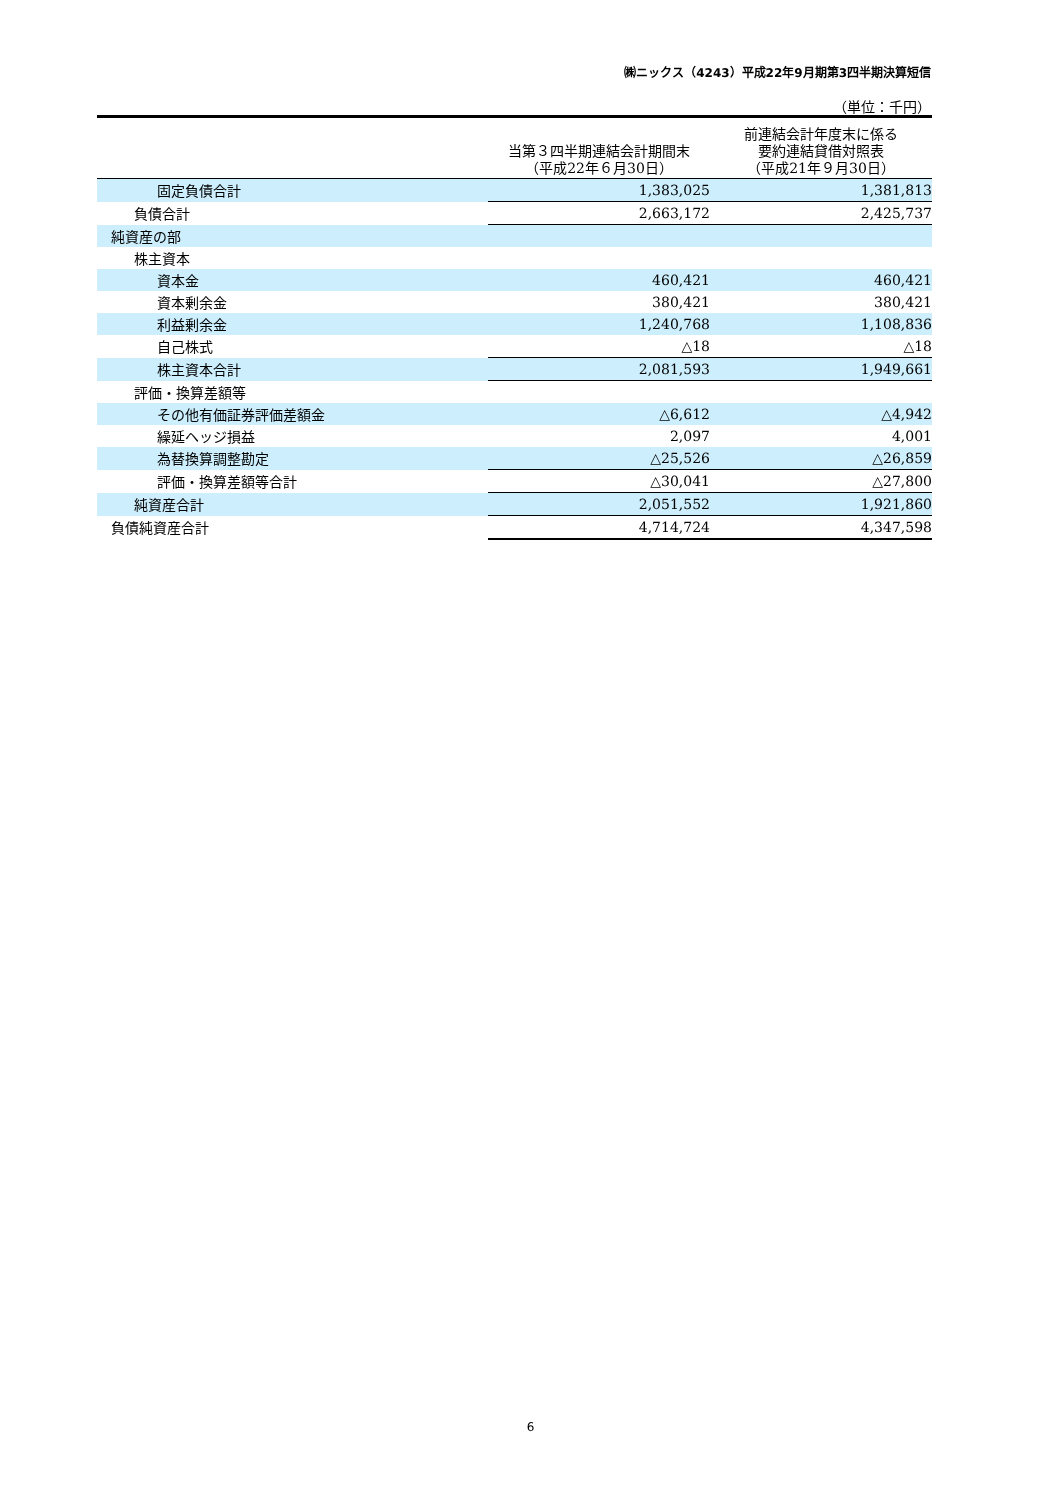㈱ニックス（4243）平成22年9月期第3四半期決算短信
（単位：千円）
| | 当第３四半期連結会計期間末 （平成22年６月30日） | | 前連結会計年度末に係る 要約連結貸借対照表 （平成21年９月30日） |
| --- | --- | --- | --- |
| 固定負債合計 | 1,383,025 | | 1,381,813 |
| 負債合計 | 2,663,172 | | 2,425,737 |
| 純資産の部 | | | |
| 株主資本 | | | |
| 資本金 | 460,421 | | 460,421 |
| 資本剰余金 | 380,421 | | 380,421 |
| 利益剰余金 | 1,240,768 | | 1,108,836 |
| 自己株式 | △18 | | △18 |
| 株主資本合計 | 2,081,593 | | 1,949,661 |
| 評価・換算差額等 | | | |
| その他有価証券評価差額金 | △6,612 | | △4,942 |
| 繰延ヘッジ損益 | 2,097 | | 4,001 |
| 為替換算調整勘定 | △25,526 | | △26,859 |
| 評価・換算差額等合計 | △30,041 | | △27,800 |
| 純資産合計 | 2,051,552 | | 1,921,860 |
| 負債純資産合計 | 4,714,724 | | 4,347,598 |
6